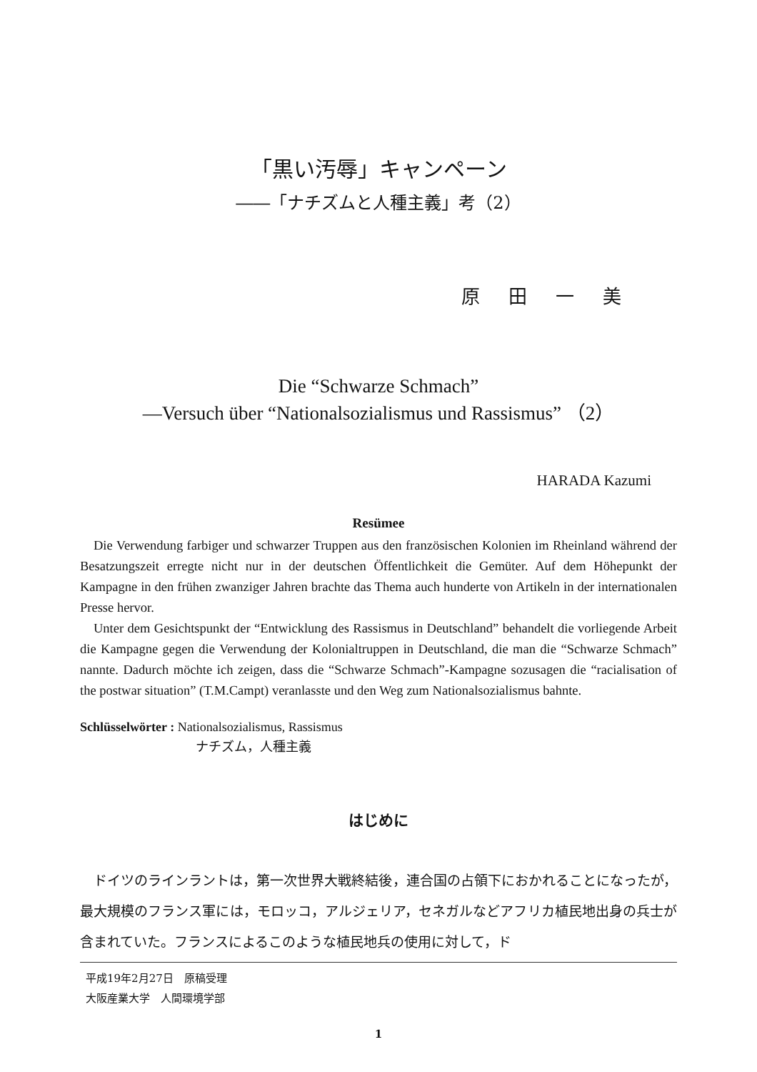「黒い汚辱」キャンペーン
――「ナチズムと人種主義」考（2）
原田一美
Die “Schwarze Schmach”
—Versuch über “Nationalsozialismus und Rassismus” （2）
HARADA Kazumi
Resümee
Die Verwendung farbiger und schwarzer Truppen aus den französischen Kolonien im Rheinland während der Besatzungszeit erregte nicht nur in der deutschen Öffentlichkeit die Gemüter. Auf dem Höhepunkt der Kampagne in den frühen zwanziger Jahren brachte das Thema auch hunderte von Artikeln in der internationalen Presse hervor.
Unter dem Gesichtspunkt der “Entwicklung des Rassismus in Deutschland” behandelt die vorliegende Arbeit die Kampagne gegen die Verwendung der Kolonialtruppen in Deutschland, die man die “Schwarze Schmach” nannte. Dadurch möchte ich zeigen, dass die “Schwarze Schmach”-Kampagne sozusagen die “racialisation of the postwar situation” (T.M.Campt) veranlasste und den Weg zum Nationalsozialismus bahnte.
Schlüsselwörter : Nationalsozialismus, Rassismus
ナチズム，人種主義
はじめに
ドイツのラインラントは，第一次世界大戦終結後，連合国の占領下におかれることになったが，最大規模のフランス軍には，モロッコ，アルジェリア，セネガルなどアフリカ植民地出身の兵士が含まれていた。フランスによるこのような植民地兵の使用に対して，ド
平成19年2月27日　原稿受理
大阪産業大学　人間環境学部
1